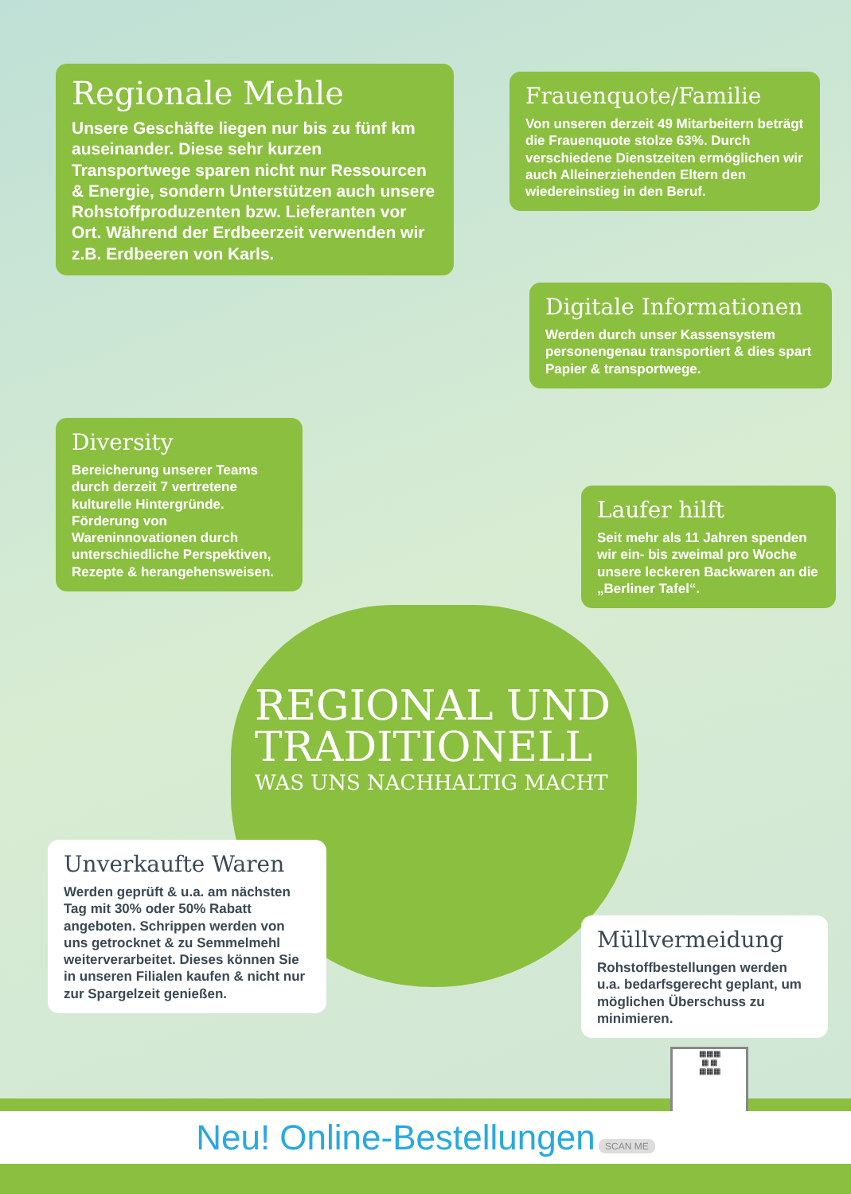Regionale Mehle
Unsere Geschäfte liegen nur bis zu fünf km auseinander. Diese sehr kurzen Transportwege sparen nicht nur Ressourcen & Energie, sondern Unterstützen auch unsere Rohstoffproduzenten bzw. Lieferanten vor Ort. Während der Erdbeerzeit verwenden wir z.B. Erdbeeren von Karls.
Frauenquote/Familie
Von unseren derzeit 49 Mitarbeitern beträgt die Frauenquote stolze 63%. Durch verschiedene Dienstzeiten ermöglichen wir auch Alleinerziehenden Eltern den wiedereinstieg in den Beruf.
Digitale Informationen
Werden durch unser Kassensystem personengenau transportiert & dies spart Papier & transportwege.
Diversity
Bereicherung unserer Teams durch derzeit 7 vertretene kulturelle Hintergründe. Förderung von Wareninnovationen durch unterschiedliche Perspektiven, Rezepte & herangehensweisen.
Laufer hilft
Seit mehr als 11 Jahren spenden wir ein- bis zweimal pro Woche unsere leckeren Backwaren an die „Berliner Tafel“.
REGIONAL UND
TRADITIONELL
WAS UNS NACHHALTIG MACHT
Unverkaufte Waren
Werden geprüft & u.a. am nächsten Tag mit 30% oder 50% Rabatt angeboten. Schrippen werden von uns getrocknet & zu Semmelmehl weiterverarbeitet. Dieses können Sie in unseren Filialen kaufen & nicht nur zur Spargelzeit genießen.
Müllvermeidung
Rohstoffbestellungen werden u.a. bedarfsgerecht geplant, um möglichen Überschuss zu minimieren.
▦▦▦
▦ ▦
▦▦▦
Neu! Online-Bestellungen SCAN ME